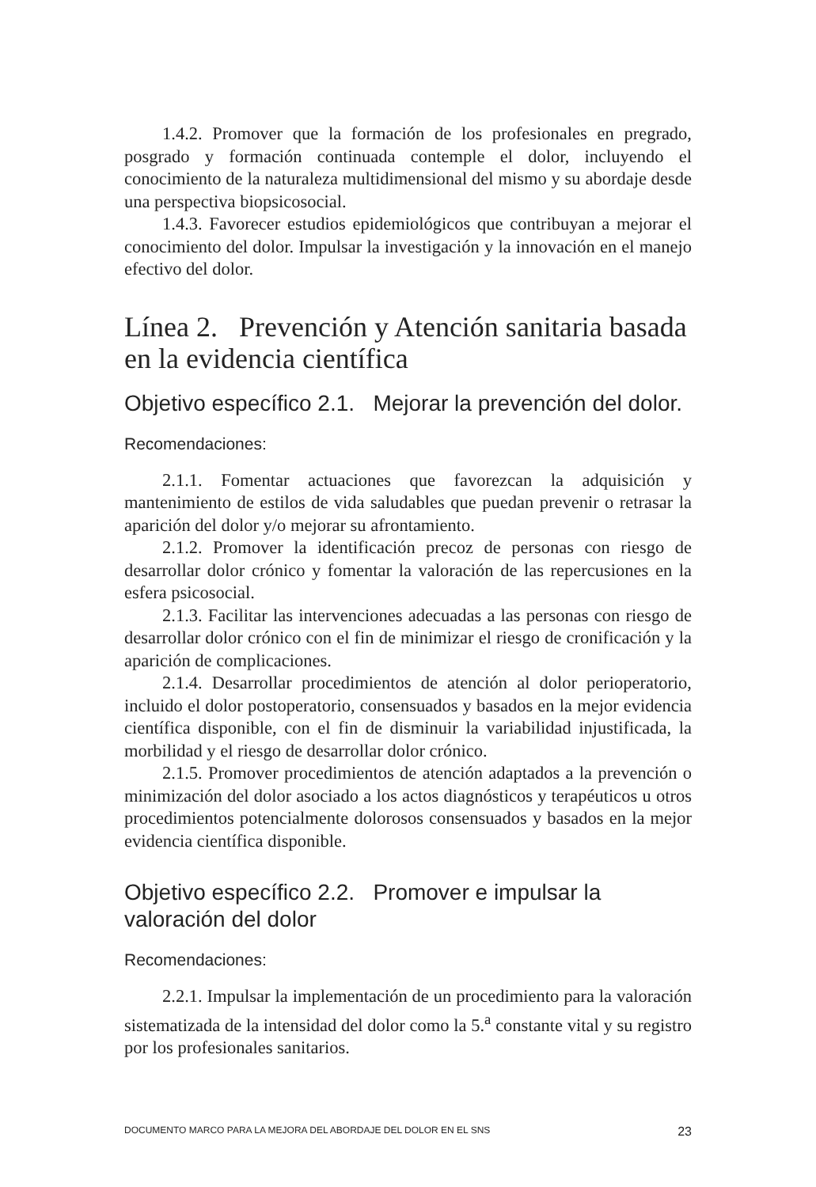1.4.2. Promover que la formación de los profesionales en pregrado, posgrado y formación continuada contemple el dolor, incluyendo el conocimiento de la naturaleza multidimensional del mismo y su abordaje desde una perspectiva biopsicosocial.
1.4.3. Favorecer estudios epidemiológicos que contribuyan a mejorar el conocimiento del dolor. Impulsar la investigación y la innovación en el manejo efectivo del dolor.
Línea 2. Prevención y Atención sanitaria basada en la evidencia científica
Objetivo específico 2.1. Mejorar la prevención del dolor.
Recomendaciones:
2.1.1. Fomentar actuaciones que favorezcan la adquisición y mantenimiento de estilos de vida saludables que puedan prevenir o retrasar la aparición del dolor y/o mejorar su afrontamiento.
2.1.2. Promover la identificación precoz de personas con riesgo de desarrollar dolor crónico y fomentar la valoración de las repercusiones en la esfera psicosocial.
2.1.3. Facilitar las intervenciones adecuadas a las personas con riesgo de desarrollar dolor crónico con el fin de minimizar el riesgo de cronificación y la aparición de complicaciones.
2.1.4. Desarrollar procedimientos de atención al dolor perioperatorio, incluido el dolor postoperatorio, consensuados y basados en la mejor evidencia científica disponible, con el fin de disminuir la variabilidad injustificada, la morbilidad y el riesgo de desarrollar dolor crónico.
2.1.5. Promover procedimientos de atención adaptados a la prevención o minimización del dolor asociado a los actos diagnósticos y terapéuticos u otros procedimientos potencialmente dolorosos consensuados y basados en la mejor evidencia científica disponible.
Objetivo específico 2.2. Promover e impulsar la valoración del dolor
Recomendaciones:
2.2.1. Impulsar la implementación de un procedimiento para la valoración sistematizada de la intensidad del dolor como la 5.<sup>a</sup> constante vital y su registro por los profesionales sanitarios.
DOCUMENTO MARCO PARA LA MEJORA DEL ABORDAJE DEL DOLOR EN EL SNS 23